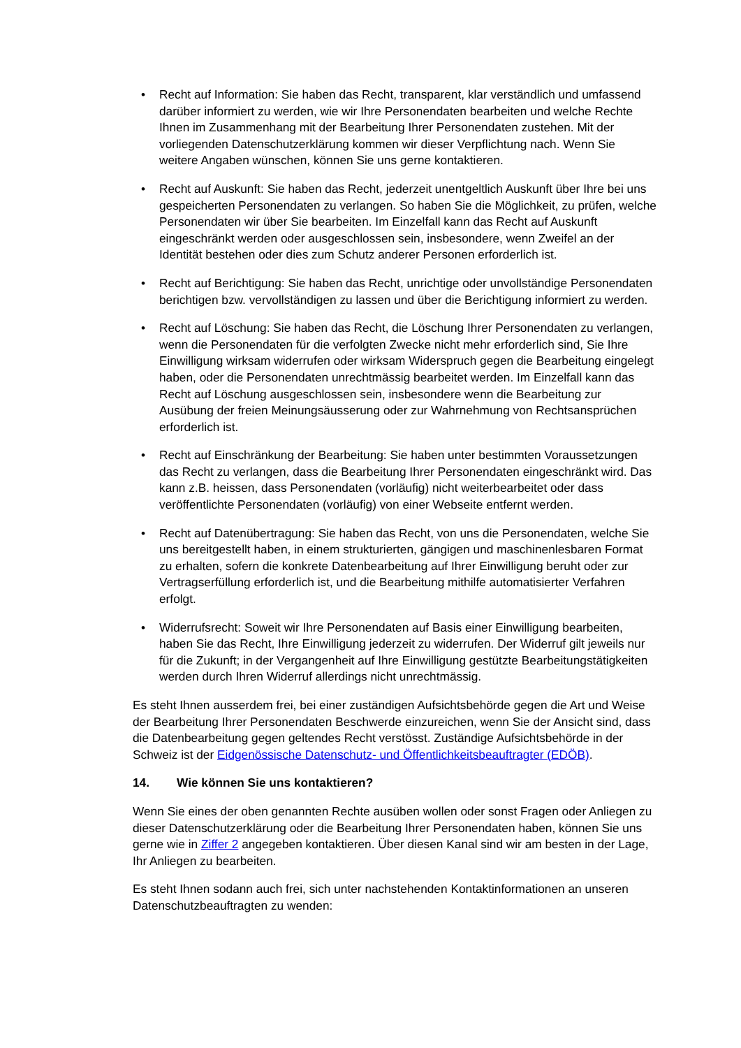• Recht auf Information: Sie haben das Recht, transparent, klar verständlich und umfassend darüber informiert zu werden, wie wir Ihre Personendaten bearbeiten und welche Rechte Ihnen im Zusammenhang mit der Bearbeitung Ihrer Personendaten zustehen. Mit der vorliegenden Datenschutzerklärung kommen wir dieser Verpflichtung nach. Wenn Sie weitere Angaben wünschen, können Sie uns gerne kontaktieren.
• Recht auf Auskunft: Sie haben das Recht, jederzeit unentgeltlich Auskunft über Ihre bei uns gespeicherten Personendaten zu verlangen. So haben Sie die Möglichkeit, zu prüfen, welche Personendaten wir über Sie bearbeiten. Im Einzelfall kann das Recht auf Auskunft eingeschränkt werden oder ausgeschlossen sein, insbesondere, wenn Zweifel an der Identität bestehen oder dies zum Schutz anderer Personen erforderlich ist.
• Recht auf Berichtigung: Sie haben das Recht, unrichtige oder unvollständige Personendaten berichtigen bzw. vervollständigen zu lassen und über die Berichtigung informiert zu werden.
• Recht auf Löschung: Sie haben das Recht, die Löschung Ihrer Personendaten zu verlangen, wenn die Personendaten für die verfolgten Zwecke nicht mehr erforderlich sind, Sie Ihre Einwilligung wirksam widerrufen oder wirksam Widerspruch gegen die Bearbeitung eingelegt haben, oder die Personendaten unrechtmässig bearbeitet werden. Im Einzelfall kann das Recht auf Löschung ausgeschlossen sein, insbesondere wenn die Bearbeitung zur Ausübung der freien Meinungsäusserung oder zur Wahrnehmung von Rechtsansprüchen erforderlich ist.
• Recht auf Einschränkung der Bearbeitung: Sie haben unter bestimmten Voraussetzungen das Recht zu verlangen, dass die Bearbeitung Ihrer Personendaten eingeschränkt wird. Das kann z.B. heissen, dass Personendaten (vorläufig) nicht weiterbearbeitet oder dass veröffentlichte Personendaten (vorläufig) von einer Webseite entfernt werden.
• Recht auf Datenübertragung: Sie haben das Recht, von uns die Personendaten, welche Sie uns bereitgestellt haben, in einem strukturierten, gängigen und maschinenlesbaren Format zu erhalten, sofern die konkrete Datenbearbeitung auf Ihrer Einwilligung beruht oder zur Vertragserfüllung erforderlich ist, und die Bearbeitung mithilfe automatisierter Verfahren erfolgt.
• Widerrufsrecht: Soweit wir Ihre Personendaten auf Basis einer Einwilligung bearbeiten, haben Sie das Recht, Ihre Einwilligung jederzeit zu widerrufen. Der Widerruf gilt jeweils nur für die Zukunft; in der Vergangenheit auf Ihre Einwilligung gestützte Bearbeitungstätigkeiten werden durch Ihren Widerruf allerdings nicht unrechtmässig.
Es steht Ihnen ausserdem frei, bei einer zuständigen Aufsichtsbehörde gegen die Art und Weise der Bearbeitung Ihrer Personendaten Beschwerde einzureichen, wenn Sie der Ansicht sind, dass die Datenbearbeitung gegen geltendes Recht verstösst. Zuständige Aufsichtsbehörde in der Schweiz ist der Eidgenössische Datenschutz- und Öffentlichkeitsbeauftragter (EDÖB).
14. Wie können Sie uns kontaktieren?
Wenn Sie eines der oben genannten Rechte ausüben wollen oder sonst Fragen oder Anliegen zu dieser Datenschutzerklärung oder die Bearbeitung Ihrer Personendaten haben, können Sie uns gerne wie in Ziffer 2 angegeben kontaktieren. Über diesen Kanal sind wir am besten in der Lage, Ihr Anliegen zu bearbeiten.
Es steht Ihnen sodann auch frei, sich unter nachstehenden Kontaktinformationen an unseren Datenschutzbeauftragten zu wenden: